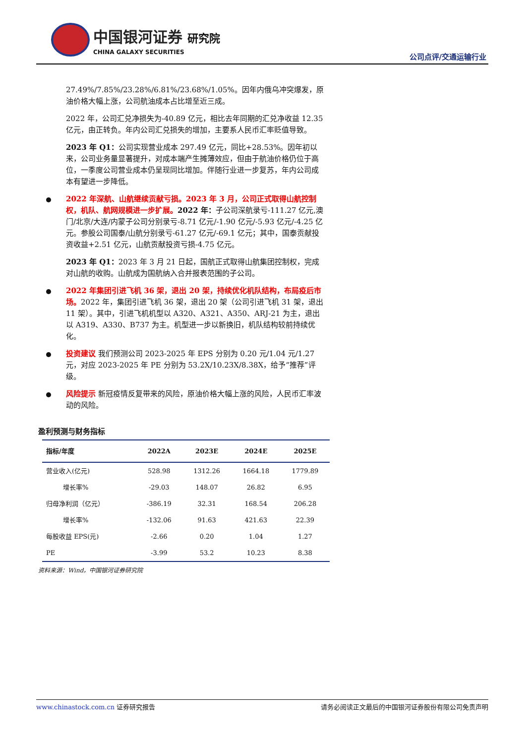中国银河证券 研究院
CHINA GALAXY SECURITIES
公司点评/交通运输行业
27.49%/7.85%/23.28%/6.81%/23.68%/1.05%。因年内俄乌冲突爆发，原油价格大幅上涨，公司航油成本占比增至近三成。
2022 年，公司汇兑净损失为-40.89 亿元，相比去年同期的汇兑净收益 12.35 亿元，由正转负。年内公司汇兑损失的增加，主要系人民币汇率贬值导致。
2023 年 Q1：公司实现营业成本 297.49 亿元，同比+28.53%。因年初以来，公司业务量显著提升，对成本端产生摊薄效应，但由于航油价格仍位于高位，一季度公司营业成本仍呈现同比增加。伴随行业进一步复苏，年内公司成本有望进一步降低。
2022 年深航、山航继续贡献亏损。2023 年 3 月，公司正式取得山航控制权，机队、航网规模进一步扩展。2022 年：子公司深航录亏-111.27 亿元,澳门/北京/大连/内蒙子公司分别录亏-8.71 亿元/-1.90 亿元/-5.93 亿元/-4.25 亿元。参股公司国泰/山航分别录亏-61.27 亿元/-69.1 亿元；其中，国泰贡献投资收益+2.51 亿元，山航贡献投资亏损-4.75 亿元。
2023 年 Q1：2023 年 3 月 21 日起，国航正式取得山航集团控制权，完成对山航的收购。山航成为国航纳入合并报表范围的子公司。
2022 年集团引进飞机 36 架，退出 20 架，持续优化机队结构，布局疫后市场。2022 年，集团引进飞机 36 架，退出 20 架（公司引进飞机 31 架，退出 11 架）。其中，引进飞机机型以 A320、A321、A350、ARJ-21 为主，退出以 A319、A330、B737 为主。机型进一步以新换旧，机队结构较前持续优化。
投资建议 我们预测公司 2023-2025 年 EPS 分别为 0.20 元/1.04 元/1.27 元，对应 2023-2025 年 PE 分别为 53.2X/10.23X/8.38X，给予“推荐”评级。
风险提示 新冠疫情反复带来的风险，原油价格大幅上涨的风险，人民币汇率波动的风险。
盈利预测与财务指标
| 指标/年度 | 2022A | 2023E | 2024E | 2025E |
| --- | --- | --- | --- | --- |
| 营业收入(亿元) | 528.98 | 1312.26 | 1664.18 | 1779.89 |
| 增长率% | -29.03 | 148.07 | 26.82 | 6.95 |
| 归母净利润（亿元） | -386.19 | 32.31 | 168.54 | 206.28 |
| 增长率% | -132.06 | 91.63 | 421.63 | 22.39 |
| 每股收益 EPS(元) | -2.66 | 0.20 | 1.04 | 1.27 |
| PE | -3.99 | 53.2 | 10.23 | 8.38 |
资料来源：Wind，中国银河证券研究院
www.chinastock.com.cn 证券研究报告 请务必阅读正文最后的中国银河证券股份有限公司免责声明